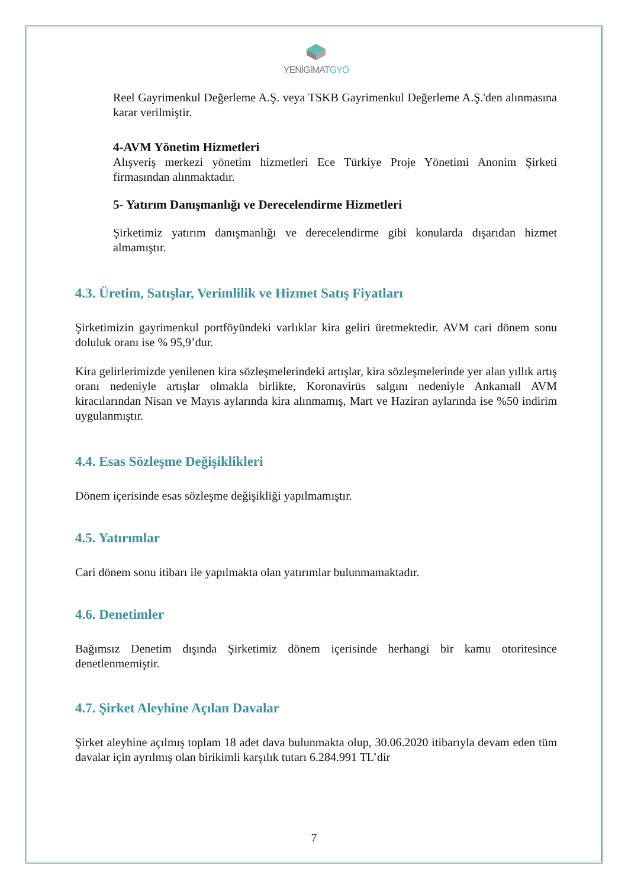YENİGİMATGYO
Reel Gayrimenkul Değerleme A.Ş. veya TSKB Gayrimenkul Değerleme A.Ş.'den alınmasına karar verilmiştir.
4-AVM Yönetim Hizmetleri
Alışveriş merkezi yönetim hizmetleri Ece Türkiye Proje Yönetimi Anonim Şirketi firmasından alınmaktadır.
5- Yatırım Danışmanlığı ve Derecelendirme Hizmetleri
Şirketimiz yatırım danışmanlığı ve derecelendirme gibi konularda dışarıdan hizmet almamıştır.
4.3. Üretim, Satışlar, Verimlilik ve Hizmet Satış Fiyatları
Şirketimizin gayrimenkul portföyündeki varlıklar kira geliri üretmektedir. AVM cari dönem sonu doluluk oranı ise % 95,9’dur.
Kira gelirlerimizde yenilenen kira sözleşmelerindeki artışlar, kira sözleşmelerinde yer alan yıllık artış oranı nedeniyle artışlar olmakla birlikte, Koronavirüs salgını nedeniyle Ankamall AVM kiracılarından Nisan ve Mayıs aylarında kira alınmamış, Mart ve Haziran aylarında ise %50 indirim uygulanmıştır.
4.4. Esas Sözleşme Değişiklikleri
Dönem içerisinde esas sözleşme değişikliği yapılmamıştır.
4.5. Yatırımlar
Cari dönem sonu itibarı ile yapılmakta olan yatırımlar bulunmamaktadır.
4.6. Denetimler
Bağımsız Denetim dışında Şirketimiz dönem içerisinde herhangi bir kamu otoritesince denetlenmemiştir.
4.7. Şirket Aleyhine Açılan Davalar
Şirket aleyhine açılmış toplam 18 adet dava bulunmakta olup, 30.06.2020 itibarıyla devam eden tüm davalar için ayrılmış olan birikimli karşılık tutarı 6.284.991 TL’dir
7